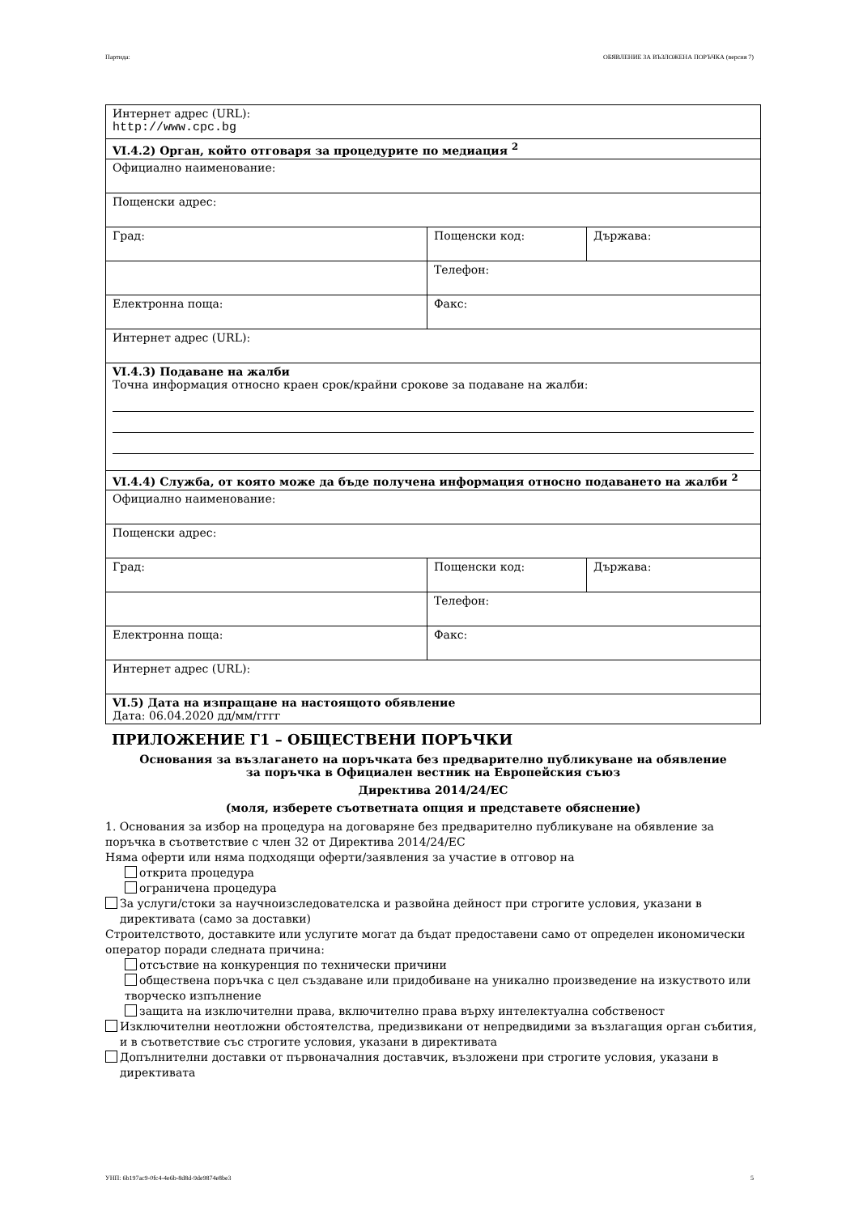Партида: ОБЯВЛЕНИЕ ЗА ВЪЗЛОЖЕНА ПОРЪЧКА (версия 7)
| Интернет адрес (URL): http://www.cpc.bg | | |
| VI.4.2) Орган, който отговаря за процедурите по медиация <sup>2</sup> | | |
| Официално наименование: | | |
| Пощенски адрес: | | |
| Град: | Пощенски код: | Държава: |
| | Телефон: | |
| Електронна поща: | Факс: | |
| Интернет адрес (URL): | | |
| VI.4.3) Подаване на жалби Точна информация относно краен срок/крайни срокове за подаване на жалби: | | |
| VI.4.4) Служба, от която може да бъде получена информация относно подаването на жалби <sup>2</sup> | | |
| Официално наименование: | | |
| Пощенски адрес: | | |
| Град: | Пощенски код: | Държава: |
| | Телефон: | |
| Електронна поща: | Факс: | |
| Интернет адрес (URL): | | |
| VI.5) Дата на изпращане на настоящото обявление Дата: 06.04.2020 дд/мм/гггг | | |
ПРИЛОЖЕНИЕ Г1 – ОБЩЕСТВЕНИ ПОРЪЧКИ
Основания за възлагането на поръчката без предварително публикуване на обявление
за поръчка в Официален вестник на Европейския съюз
Директива 2014/24/ЕС
(моля, изберете съответната опция и представете обяснение)
1. Основания за избор на процедура на договаряне без предварително публикуване на обявление за поръчка в съответствие с член 32 от Директива 2014/24/ЕС
Няма оферти или няма подходящи оферти/заявления за участие в отговор на
открита процедура
ограничена процедура
За услуги/стоки за научноизследователска и развойна дейност при строгите условия, указани в директивата (само за доставки)
Строителството, доставките или услугите могат да бъдат предоставени само от определен икономически оператор поради следната причина:
отсъствие на конкуренция по технически причини
обществена поръчка с цел създаване или придобиване на уникално произведение на изкуството или творческо изпълнение
защита на изключителни права, включително права върху интелектуална собственост
Изключителни неотложни обстоятелства, предизвикани от непредвидими за възлагащия орган събития, и в съответствие със строгите условия, указани в директивата
Допълнителни доставки от първоначалния доставчик, възложени при строгите условия, указани в директивата
УНП: 6b197ac9-0fc4-4e6b-8d8d-9de9874e8be3 5